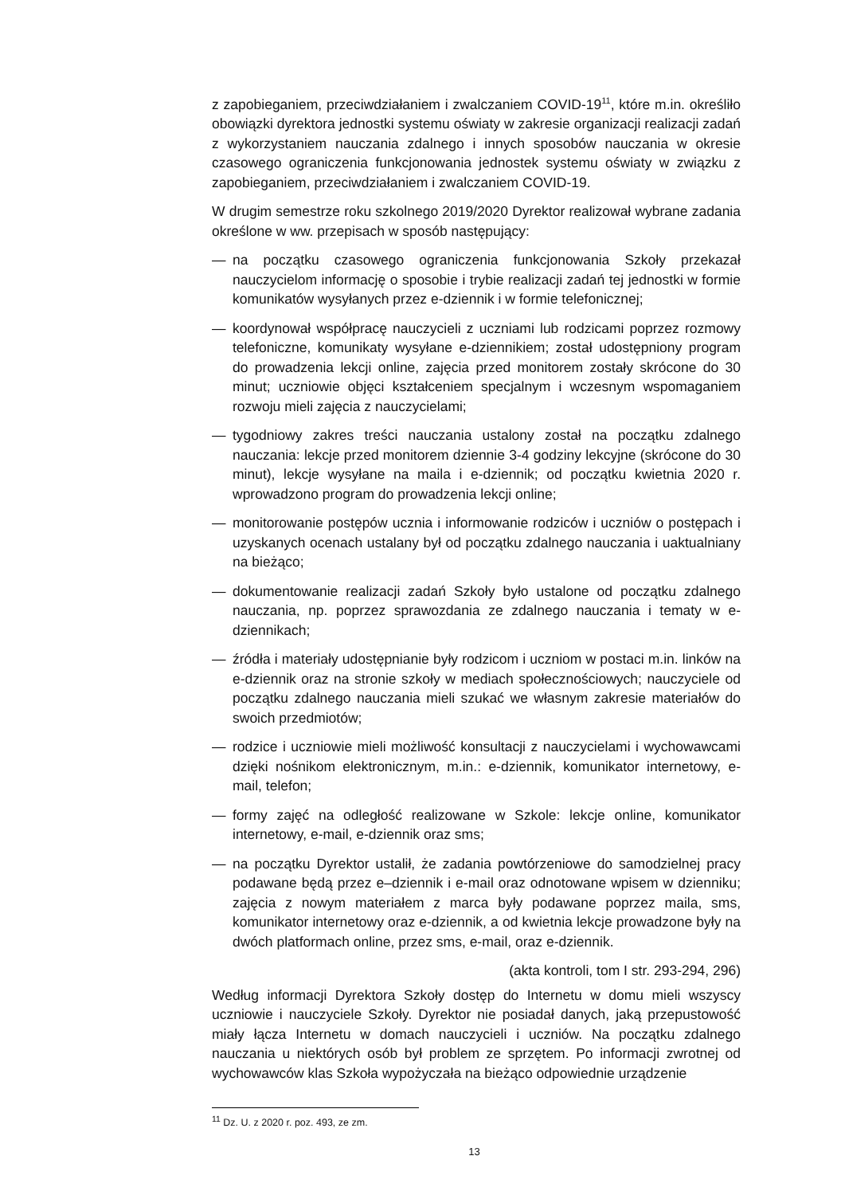z zapobieganiem, przeciwdziałaniem i zwalczaniem COVID-19<sup>11</sup>, które m.in. określiło obowiązki dyrektora jednostki systemu oświaty w zakresie organizacji realizacji zadań z wykorzystaniem nauczania zdalnego i innych sposobów nauczania w okresie czasowego ograniczenia funkcjonowania jednostek systemu oświaty w związku z zapobieganiem, przeciwdziałaniem i zwalczaniem COVID-19.
W drugim semestrze roku szkolnego 2019/2020 Dyrektor realizował wybrane zadania określone w ww. przepisach w sposób następujący:
— na początku czasowego ograniczenia funkcjonowania Szkoły przekazał nauczycielom informację o sposobie i trybie realizacji zadań tej jednostki w formie komunikatów wysyłanych przez e-dziennik i w formie telefonicznej;
— koordynował współpracę nauczycieli z uczniami lub rodzicami poprzez rozmowy telefoniczne, komunikaty wysyłane e-dziennikiem; został udostępniony program do prowadzenia lekcji online, zajęcia przed monitorem zostały skrócone do 30 minut; uczniowie objęci kształceniem specjalnym i wczesnym wspomaganiem rozwoju mieli zajęcia z nauczycielami;
— tygodniowy zakres treści nauczania ustalony został na początku zdalnego nauczania: lekcje przed monitorem dziennie 3-4 godziny lekcyjne (skrócone do 30 minut), lekcje wysyłane na maila i e-dziennik; od początku kwietnia 2020 r. wprowadzono program do prowadzenia lekcji online;
— monitorowanie postępów ucznia i informowanie rodziców i uczniów o postępach i uzyskanych ocenach ustalany był od początku zdalnego nauczania i uaktualniany na bieżąco;
— dokumentowanie realizacji zadań Szkoły było ustalone od początku zdalnego nauczania, np. poprzez sprawozdania ze zdalnego nauczania i tematy w e-dziennikach;
— źródła i materiały udostępnianie były rodzicom i uczniom w postaci m.in. linków na e-dziennik oraz na stronie szkoły w mediach społecznościowych; nauczyciele od początku zdalnego nauczania mieli szukać we własnym zakresie materiałów do swoich przedmiotów;
— rodzice i uczniowie mieli możliwość konsultacji z nauczycielami i wychowawcami dzięki nośnikom elektronicznym, m.in.: e-dziennik, komunikator internetowy, e-mail, telefon;
— formy zajęć na odległość realizowane w Szkole: lekcje online, komunikator internetowy, e-mail, e-dziennik oraz sms;
— na początku Dyrektor ustalił, że zadania powtórzeniowe do samodzielnej pracy podawane będą przez e–dziennik i e-mail oraz odnotowane wpisem w dzienniku; zajęcia z nowym materiałem z marca były podawane poprzez maila, sms, komunikator internetowy oraz e-dziennik, a od kwietnia lekcje prowadzone były na dwóch platformach online, przez sms, e-mail, oraz e-dziennik.
(akta kontroli, tom I str. 293-294, 296)
Według informacji Dyrektora Szkoły dostęp do Internetu w domu mieli wszyscy uczniowie i nauczyciele Szkoły. Dyrektor nie posiadał danych, jaką przepustowość miały łącza Internetu w domach nauczycieli i uczniów. Na początku zdalnego nauczania u niektórych osób był problem ze sprzętem. Po informacji zwrotnej od wychowawców klas Szkoła wypożyczała na bieżąco odpowiednie urządzenie
<sup>11</sup> Dz. U. z 2020 r. poz. 493, ze zm.
13